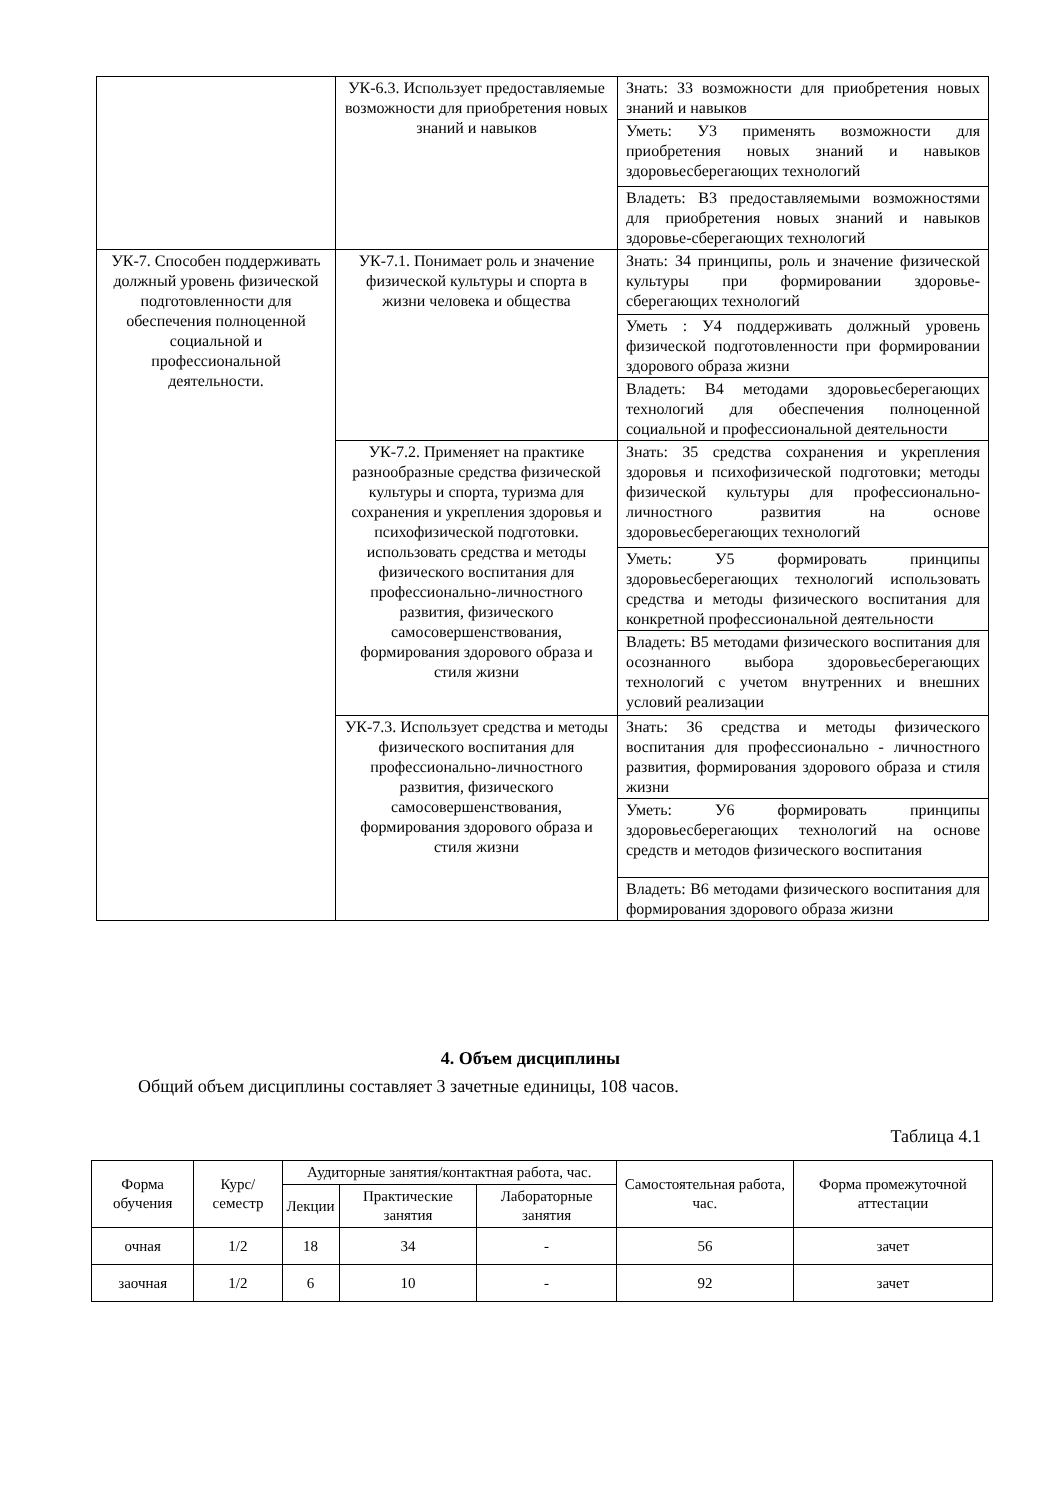| | УК-6.3. Использует предоставляемые возможности для приобретения новых знаний и навыков | Знать: З3 возможности для приобретения новых знаний и навыков |
| | | Уметь: У3 применять возможности для приобретения новых знаний и навыков здоровьесберегающих технологий |
| | | Владеть: В3 предоставляемыми возможностями для приобретения новых знаний и навыков здоровье-сберегающих технологий |
| УК-7. Способен поддерживать должный уровень физической подготовленности для обеспечения полноценной социальной и профессиональной деятельности. | УК-7.1. Понимает роль и значение физической культуры и спорта в жизни человека и общества | Знать: З4 принципы, роль и значение физической культуры при формировании здоровье-сберегающих технологий |
| | | Уметь : У4 поддерживать должный уровень физической подготовленности при формировании здорового образа жизни |
| | | Владеть: В4 методами здоровьесберегающих технологий для обеспечения полноценной социальной и профессиональной деятельности |
| | УК-7.2. Применяет на практике разнообразные средства физической культуры и спорта, туризма для сохранения и укрепления здоровья и психофизической подготовки. использовать средства и методы физического воспитания для профессионально-личностного развития, физического самосовершенствования, формирования здорового образа и стиля жизни | Знать: З5 средства сохранения и укрепления здоровья и психофизической подготовки; методы физической культуры для профессионально-личностного развития на основе здоровьесберегающих технологий |
| | | Уметь: У5 формировать принципы здоровьесберегающих технологий использовать средства и методы физического воспитания для конкретной профессиональной деятельности |
| | | Владеть: В5 методами физического воспитания для осознанного выбора здоровьесберегающих технологий с учетом внутренних и внешних условий реализации |
| | УК-7.3. Использует средства и методы физического воспитания для профессионально-личностного развития, физического самосовершенствования, формирования здорового образа и стиля жизни | Знать: З6 средства и методы физического воспитания для профессионально - личностного развития, формирования здорового образа и стиля жизни |
| | | Уметь: У6 формировать принципы здоровьесберегающих технологий на основе средств и методов физического воспитания |
| | | Владеть: В6 методами физического воспитания для формирования здорового образа жизни |
4. Объем дисциплины
Общий объем дисциплины составляет 3 зачетные единицы, 108 часов.
Таблица 4.1
| Форма обучения | Курс/ семестр | Аудиторные занятия/контактная работа, час. | | | Самостоятельная работа, час. | Форма промежуточной аттестации |
| --- | --- | --- | --- | --- | --- | --- |
| | | Лекции | Практические занятия | Лабораторные занятия | | |
| очная | 1/2 | 18 | 34 | - | 56 | зачет |
| заочная | 1/2 | 6 | 10 | - | 92 | зачет |